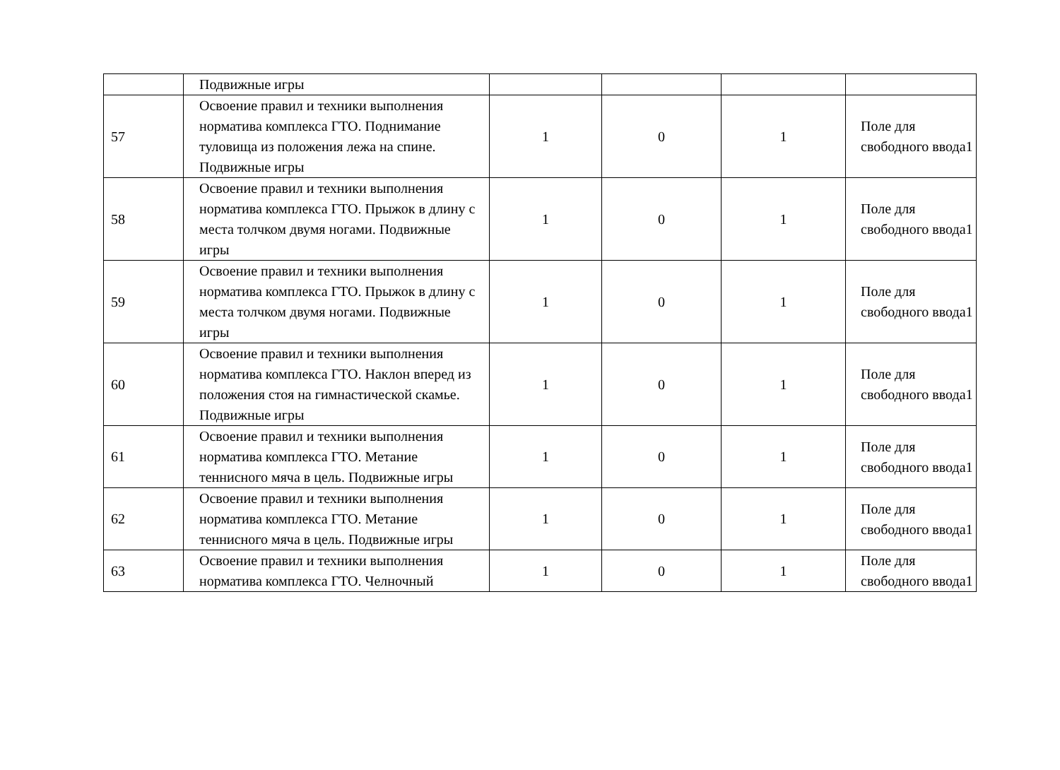| | Подвижные игры | | | | |
| 57 | Освоение правил и техники выполнения норматива комплекса ГТО. Поднимание туловища из положения лежа на спине. Подвижные игры | 1 | 0 | 1 | Поле для свободного ввода1 |
| 58 | Освоение правил и техники выполнения норматива комплекса ГТО. Прыжок в длину с места толчком двумя ногами. Подвижные игры | 1 | 0 | 1 | Поле для свободного ввода1 |
| 59 | Освоение правил и техники выполнения норматива комплекса ГТО. Прыжок в длину с места толчком двумя ногами. Подвижные игры | 1 | 0 | 1 | Поле для свободного ввода1 |
| 60 | Освоение правил и техники выполнения норматива комплекса ГТО. Наклон вперед из положения стоя на гимнастической скамье. Подвижные игры | 1 | 0 | 1 | Поле для свободного ввода1 |
| 61 | Освоение правил и техники выполнения норматива комплекса ГТО. Метание теннисного мяча в цель. Подвижные игры | 1 | 0 | 1 | Поле для свободного ввода1 |
| 62 | Освоение правил и техники выполнения норматива комплекса ГТО. Метание теннисного мяча в цель. Подвижные игры | 1 | 0 | 1 | Поле для свободного ввода1 |
| 63 | Освоение правил и техники выполнения норматива комплекса ГТО. Челночный | 1 | 0 | 1 | Поле для свободного ввода1 |